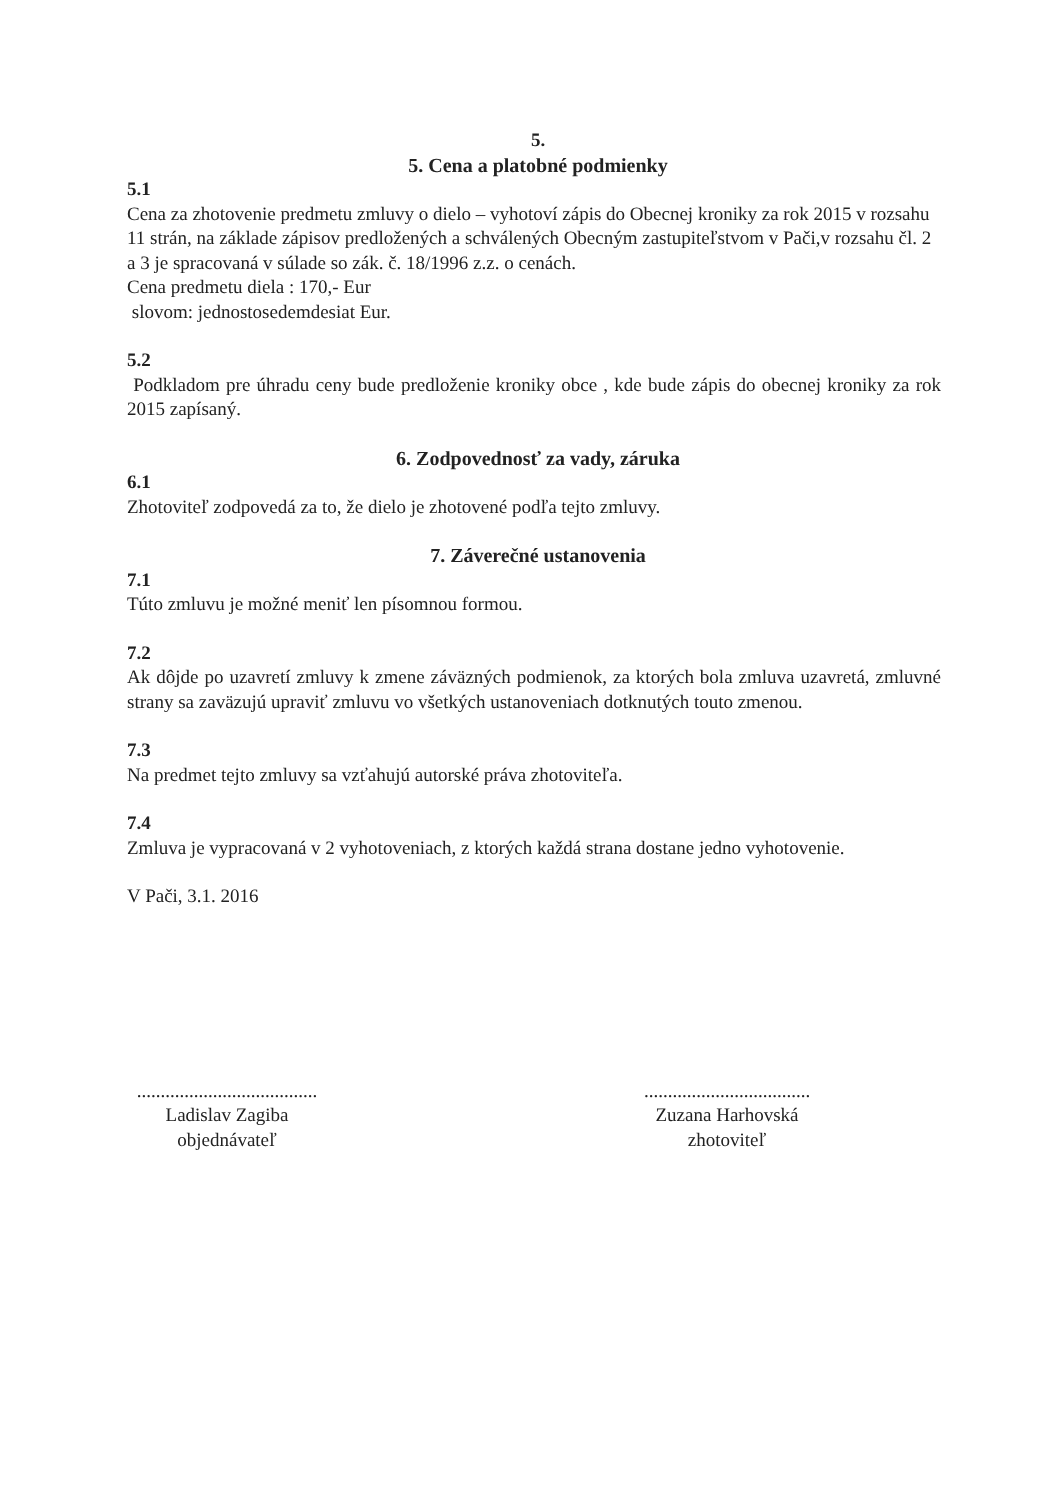5.
5. Cena a platobné podmienky
5.1
Cena za zhotovenie predmetu zmluvy o dielo – vyhotoví zápis do Obecnej kroniky za rok 2015 v rozsahu 11 strán, na základe zápisov predložených a schválených Obecným zastupiteľstvom v Pači,v rozsahu čl. 2 a 3 je spracovaná v súlade so zák. č. 18/1996 z.z. o cenách.
Cena predmetu diela : 170,- Eur
slovom: jednostosedemdesiat Eur.
5.2
Podkladom pre úhradu ceny bude predloženie kroniky obce , kde bude zápis do obecnej kroniky za rok 2015 zapísaný.
6. Zodpovednosť za vady, záruka
6.1
Zhotoviteľ zodpovedá za to, že dielo je zhotovené podľa tejto zmluvy.
7. Záverečné ustanovenia
7.1
Túto zmluvu je možné meniť len písomnou formou.
7.2
Ak dôjde po uzavretí zmluvy k zmene záväzných podmienok, za ktorých bola zmluva uzavretá, zmluvné strany sa zaväzujú upraviť zmluvu vo všetkých ustanoveniach dotknutých touto zmenou.
7.3
Na predmet tejto zmluvy sa vzťahujú autorské práva zhotoviteľa.
7.4
Zmluva je vypracovaná v 2 vyhotoveniach, z ktorých každá strana dostane jedno vyhotovenie.
V Pači, 3.1. 2016
......................................
Ladislav Zagiba
objednávateľ
...................................
Zuzana Harhovská
zhotoviteľ